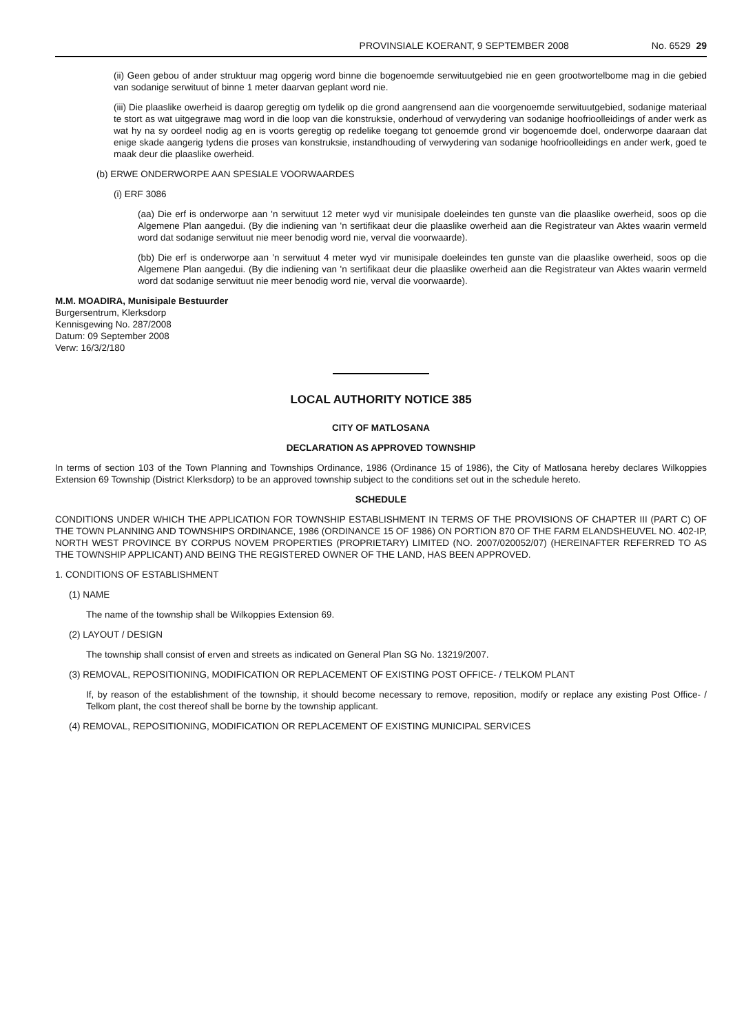PROVINSIALE KOERANT, 9 SEPTEMBER 2008 No. 6529 29
(ii) Geen gebou of ander struktuur mag opgerig word binne die bogenoemde serwituutgebied nie en geen grootwortelbome mag in die gebied van sodanige serwituut of binne 1 meter daarvan geplant word nie.
(iii) Die plaaslike owerheid is daarop geregtig om tydelik op die grond aangrensend aan die voorgenoemde serwituutgebied, sodanige materiaal te stort as wat uitgegrawe mag word in die loop van die konstruksie, onderhoud of verwydering van sodanige hoofrioolleidings of ander werk as wat hy na sy oordeel nodig ag en is voorts geregtig op redelike toegang tot genoemde grond vir bogenoemde doel, onderworpe daaraan dat enige skade aangerig tydens die proses van konstruksie, instandhouding of verwydering van sodanige hoofrioolleidings en ander werk, goed te maak deur die plaaslike owerheid.
(b) ERWE ONDERWORPE AAN SPESIALE VOORWAARDES
(i) ERF 3086
(aa) Die erf is onderworpe aan 'n serwituut 12 meter wyd vir munisipale doeleindes ten gunste van die plaaslike owerheid, soos op die Algemene Plan aangedui. (By die indiening van 'n sertifikaat deur die plaaslike owerheid aan die Registrateur van Aktes waarin vermeld word dat sodanige serwituut nie meer benodig word nie, verval die voorwaarde).
(bb) Die erf is onderworpe aan 'n serwituut 4 meter wyd vir munisipale doeleindes ten gunste van die plaaslike owerheid, soos op die Algemene Plan aangedui. (By die indiening van 'n sertifikaat deur die plaaslike owerheid aan die Registrateur van Aktes waarin vermeld word dat sodanige serwituut nie meer benodig word nie, verval die voorwaarde).
M.M. MOADIRA, Munisipale Bestuurder
Burgersentrum, Klerksdorp
Kennisgewing No. 287/2008
Datum: 09 September 2008
Verw: 16/3/2/180
LOCAL AUTHORITY NOTICE 385
CITY OF MATLOSANA
DECLARATION AS APPROVED TOWNSHIP
In terms of section 103 of the Town Planning and Townships Ordinance, 1986 (Ordinance 15 of 1986), the City of Matlosana hereby declares Wilkoppies Extension 69 Township (District Klerksdorp) to be an approved township subject to the conditions set out in the schedule hereto.
SCHEDULE
CONDITIONS UNDER WHICH THE APPLICATION FOR TOWNSHIP ESTABLISHMENT IN TERMS OF THE PROVISIONS OF CHAPTER III (PART C) OF THE TOWN PLANNING AND TOWNSHIPS ORDINANCE, 1986 (ORDINANCE 15 OF 1986) ON PORTION 870 OF THE FARM ELANDSHEUVEL NO. 402-IP, NORTH WEST PROVINCE BY CORPUS NOVEM PROPERTIES (PROPRIETARY) LIMITED (NO. 2007/020052/07) (HEREINAFTER REFERRED TO AS THE TOWNSHIP APPLICANT) AND BEING THE REGISTERED OWNER OF THE LAND, HAS BEEN APPROVED.
1. CONDITIONS OF ESTABLISHMENT
(1) NAME
The name of the township shall be Wilkoppies Extension 69.
(2) LAYOUT / DESIGN
The township shall consist of erven and streets as indicated on General Plan SG No. 13219/2007.
(3) REMOVAL, REPOSITIONING, MODIFICATION OR REPLACEMENT OF EXISTING POST OFFICE- / TELKOM PLANT
If, by reason of the establishment of the township, it should become necessary to remove, reposition, modify or replace any existing Post Office- / Telkom plant, the cost thereof shall be borne by the township applicant.
(4) REMOVAL, REPOSITIONING, MODIFICATION OR REPLACEMENT OF EXISTING MUNICIPAL SERVICES